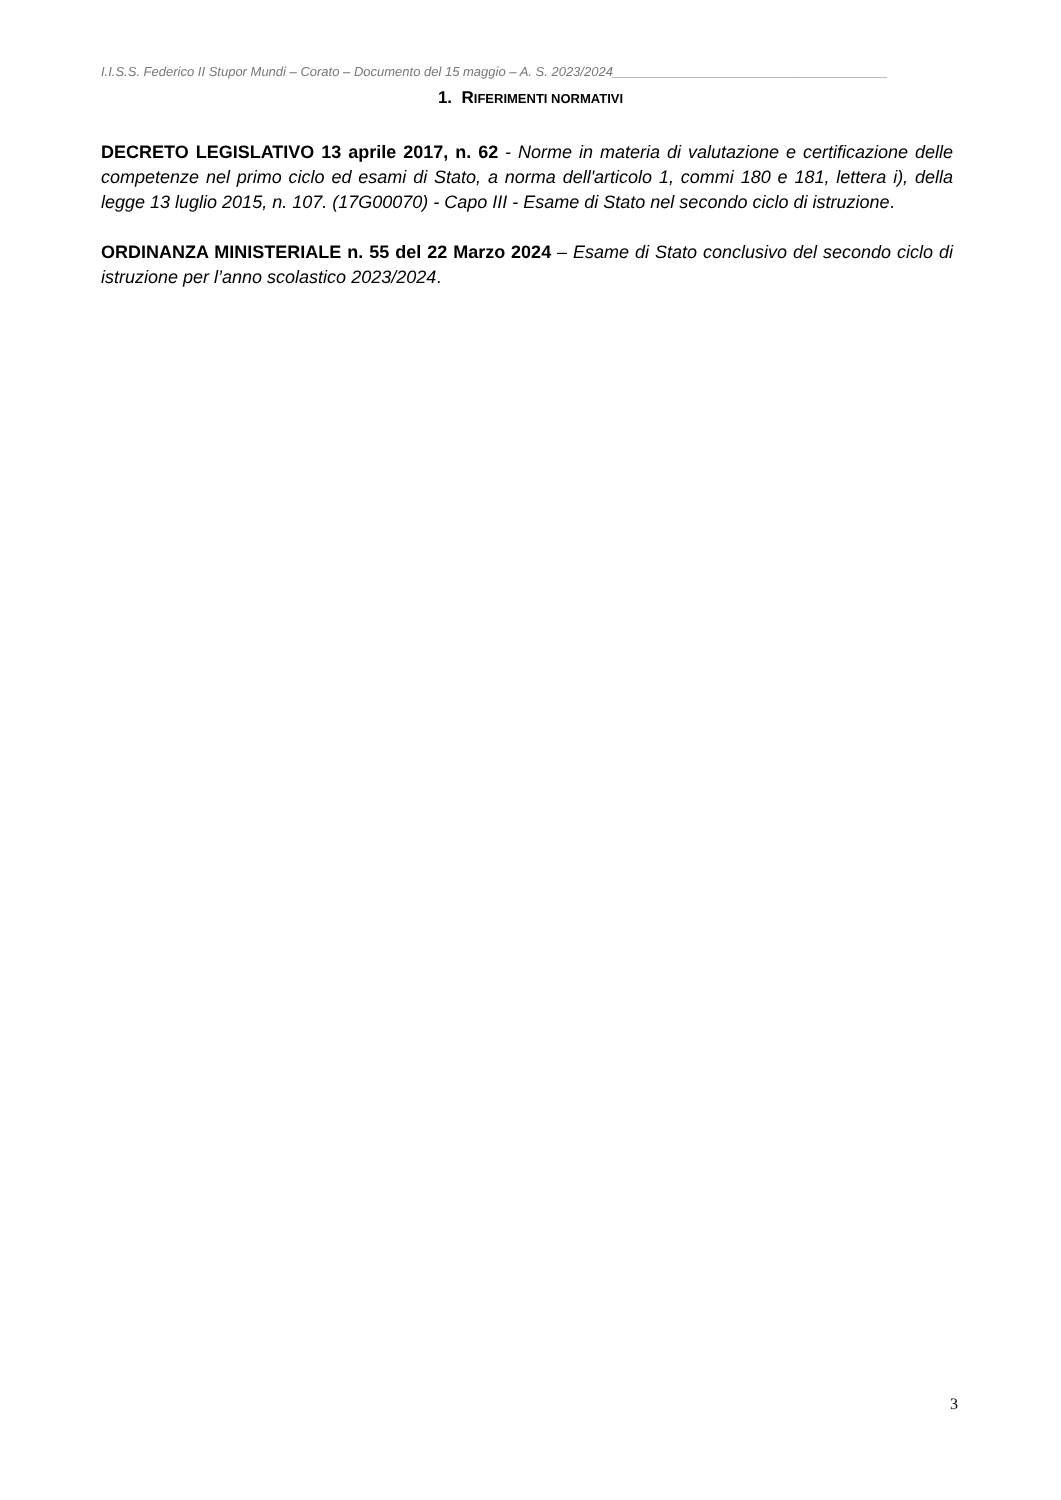I.I.S.S. Federico II Stupor Mundi – Corato – Documento del 15 maggio – A. S. 2023/2024______________________________________
1. RIFERIMENTI NORMATIVI
DECRETO LEGISLATIVO 13 aprile 2017, n. 62 - Norme in materia di valutazione e certificazione delle competenze nel primo ciclo ed esami di Stato, a norma dell'articolo 1, commi 180 e 181, lettera i), della legge 13 luglio 2015, n. 107. (17G00070) - Capo III - Esame di Stato nel secondo ciclo di istruzione.
ORDINANZA MINISTERIALE n. 55 del 22 Marzo 2024 – Esame di Stato conclusivo del secondo ciclo di istruzione per l’anno scolastico 2023/2024.
3